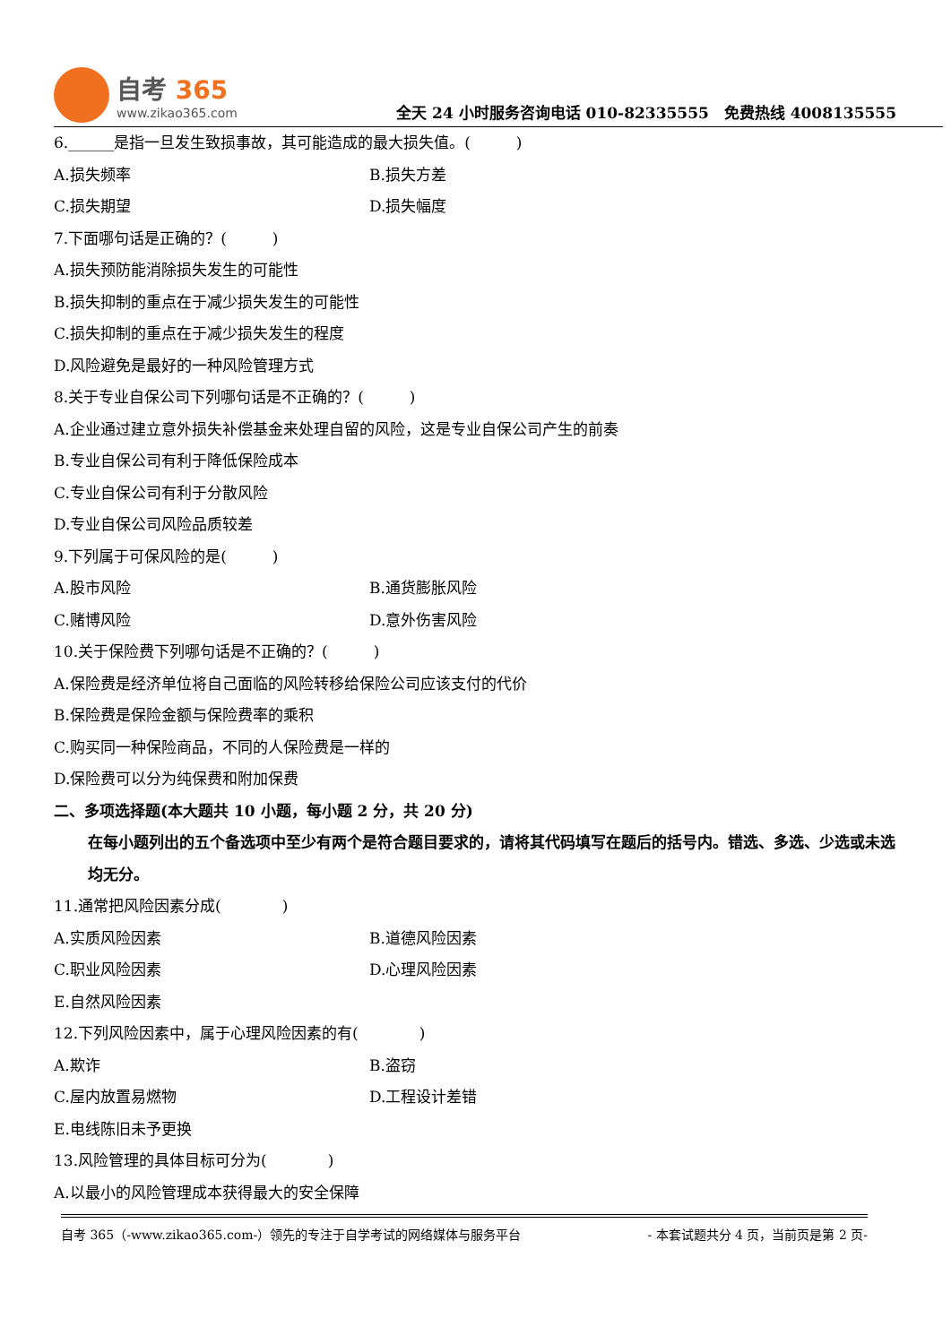自考 365
www.zikao365.com
全天 24 小时服务咨询电话 010-82335555　免费热线 4008135555
6.______是指一旦发生致损事故，其可能造成的最大损失值。(　　　)
A.损失频率 B.损失方差
C.损失期望 D.损失幅度
7.下面哪句话是正确的？(　　　)
A.损失预防能消除损失发生的可能性
B.损失抑制的重点在于减少损失发生的可能性
C.损失抑制的重点在于减少损失发生的程度
D.风险避免是最好的一种风险管理方式
8.关于专业自保公司下列哪句话是不正确的？(　　　)
A.企业通过建立意外损失补偿基金来处理自留的风险，这是专业自保公司产生的前奏
B.专业自保公司有利于降低保险成本
C.专业自保公司有利于分散风险
D.专业自保公司风险品质较差
9.下列属于可保风险的是(　　　)
A.股市风险 B.通货膨胀风险
C.赌博风险 D.意外伤害风险
10.关于保险费下列哪句话是不正确的？(　　　)
A.保险费是经济单位将自己面临的风险转移给保险公司应该支付的代价
B.保险费是保险金额与保险费率的乘积
C.购买同一种保险商品，不同的人保险费是一样的
D.保险费可以分为纯保费和附加保费
二、多项选择题(本大题共 10 小题，每小题 2 分，共 20 分)
在每小题列出的五个备选项中至少有两个是符合题目要求的，请将其代码填写在题后的括号内。错选、多选、少选或未选均无分。
11.通常把风险因素分成(　　　　)
A.实质风险因素 B.道德风险因素
C.职业风险因素 D.心理风险因素
E.自然风险因素
12.下列风险因素中，属于心理风险因素的有(　　　　)
A.欺诈 B.盗窃
C.屋内放置易燃物 D.工程设计差错
E.电线陈旧未予更换
13.风险管理的具体目标可分为(　　　　)
A.以最小的风险管理成本获得最大的安全保障
自考 365（-www.zikao365.com-）领先的专注于自学考试的网络媒体与服务平台 - 本套试题共分 4 页，当前页是第 2 页-